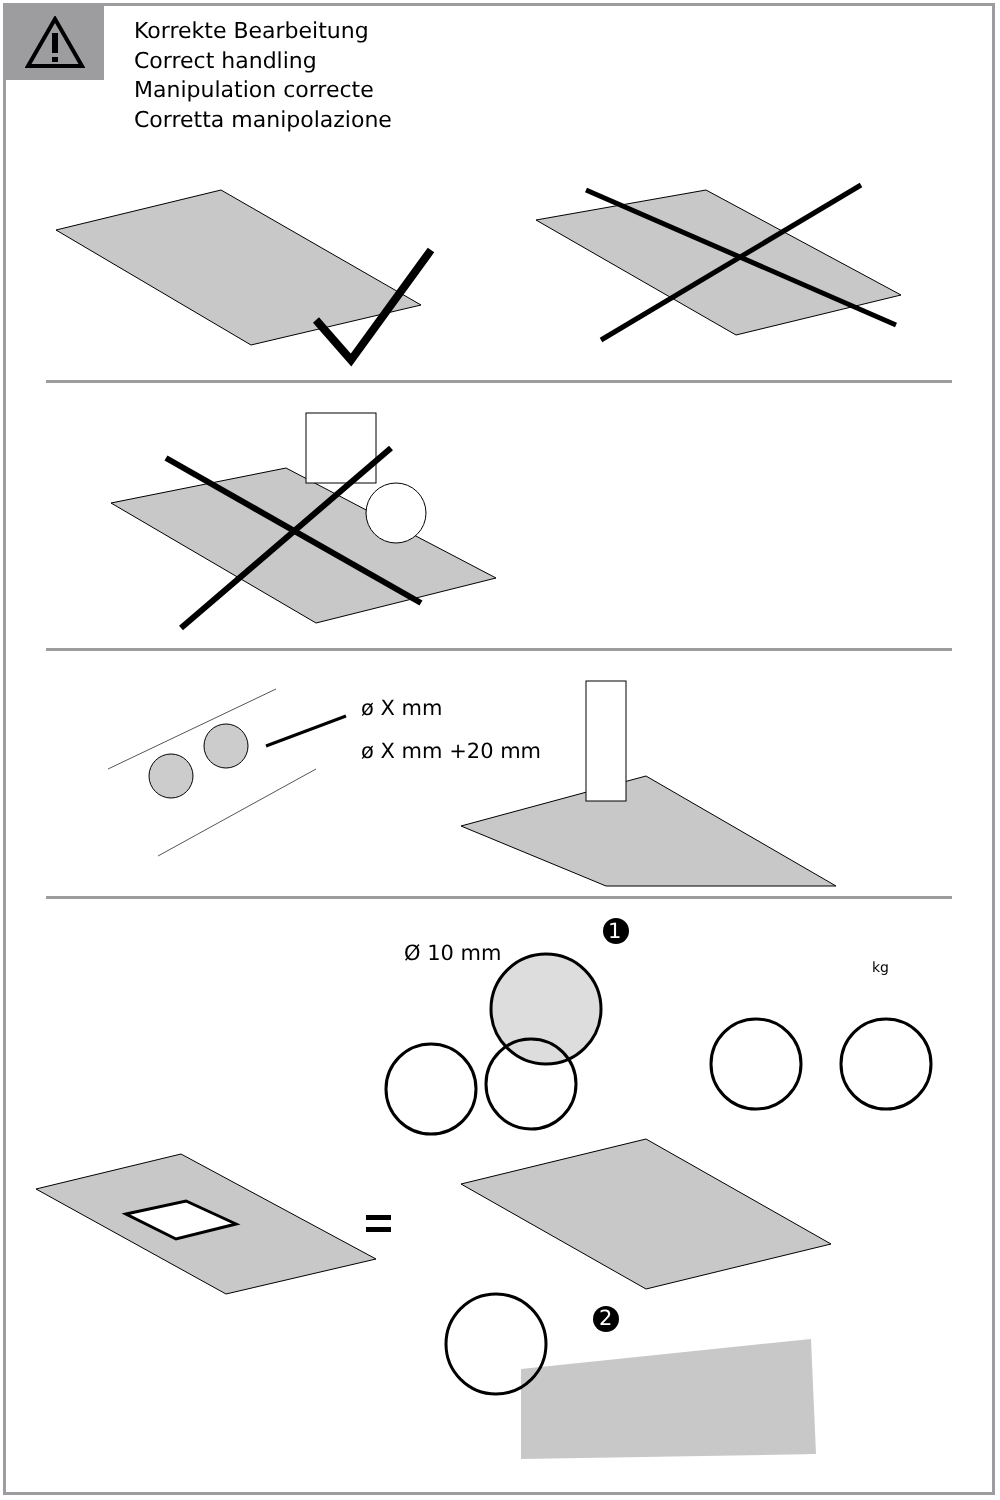Korrekte Bearbeitung
Correct handling
Manipulation correcte
Corretta manipolazione
ø X mm
ø X mm +20 mm
Ø 10 mm
1
2
kg